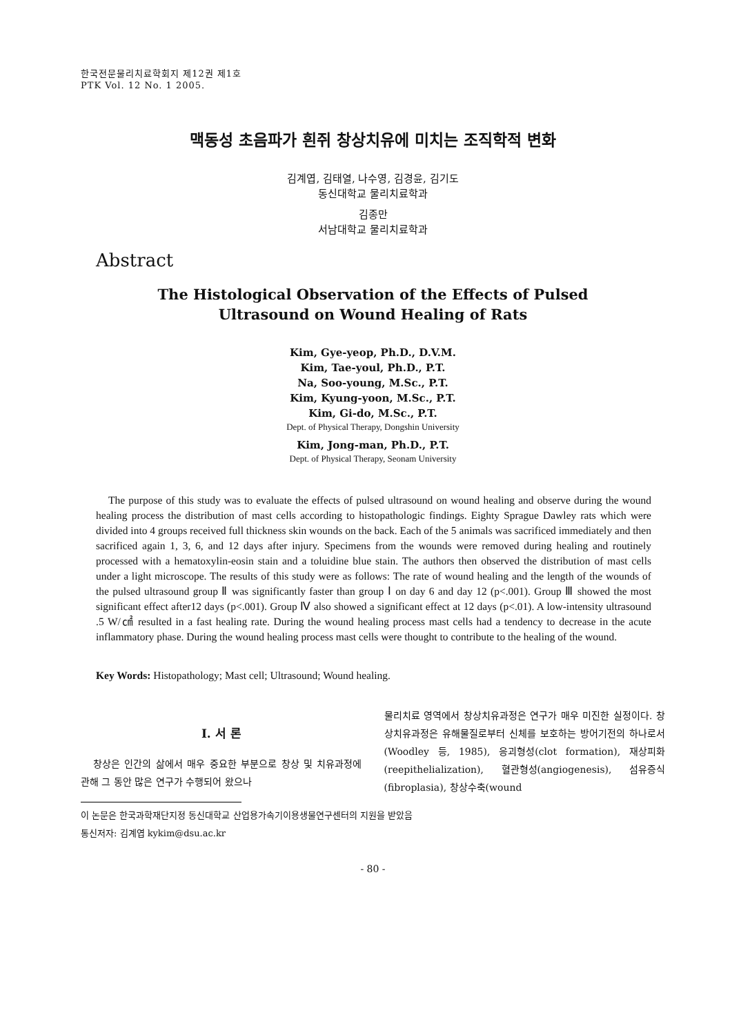한국전문물리치료학회지 제12권 제1호
PTK Vol. 12 No. 1 2005.
맥동성 초음파가 흰쥐 창상치유에 미치는 조직학적 변화
김계엽, 김태열, 나수영, 김경윤, 김기도
동신대학교 물리치료학과
김종만
서남대학교 물리치료학과
Abstract
The Histological Observation of the Effects of Pulsed
Ultrasound on Wound Healing of Rats
Kim, Gye-yeop, Ph.D., D.V.M.
Kim, Tae-youl, Ph.D., P.T.
Na, Soo-young, M.Sc., P.T.
Kim, Kyung-yoon, M.Sc., P.T.
Kim, Gi-do, M.Sc., P.T.
Dept. of Physical Therapy, Dongshin University
Kim, Jong-man, Ph.D., P.T.
Dept. of Physical Therapy, Seonam University
The purpose of this study was to evaluate the effects of pulsed ultrasound on wound healing and observe during the wound healing process the distribution of mast cells according to histopathologic findings. Eighty Sprague Dawley rats which were divided into 4 groups received full thickness skin wounds on the back. Each of the 5 animals was sacrificed immediately and then sacrificed again 1, 3, 6, and 12 days after injury. Specimens from the wounds were removed during healing and routinely processed with a hematoxylin-eosin stain and a toluidine blue stain. The authors then observed the distribution of mast cells under a light microscope. The results of this study were as follows: The rate of wound healing and the length of the wounds of the pulsed ultrasound group Ⅱ was significantly faster than group Ⅰ on day 6 and day 12 (p<.001). Group Ⅲ showed the most significant effect after12 days (p<.001). Group Ⅳ also showed a significant effect at 12 days (p<.01). A low-intensity ultrasound .5 W/㎠ resulted in a fast healing rate. During the wound healing process mast cells had a tendency to decrease in the acute inflammatory phase. During the wound healing process mast cells were thought to contribute to the healing of the wound.
Key Words: Histopathology; Mast cell; Ultrasound; Wound healing.
Ⅰ. 서 론
창상은 인간의 삶에서 매우 중요한 부분으로 창상 및 치유과정에 관해 그 동안 많은 연구가 수행되어 왔으나
물리치료 영역에서 창상치유과정은 연구가 매우 미진한 실정이다. 창상치유과정은 유해물질로부터 신체를 보호하는 방어기전의 하나로서(Woodley 등, 1985), 응괴형성(clot formation), 재상피화(reepithelialization), 혈관형성(angiogenesis), 섬유증식(fibroplasia), 창상수축(wound
이 논문은 한국과학재단지정 동신대학교 산업용가속기이용생물연구센터의 지원을 받았음
통신저자: 김계엽 kykim@dsu.ac.kr
- 80 -